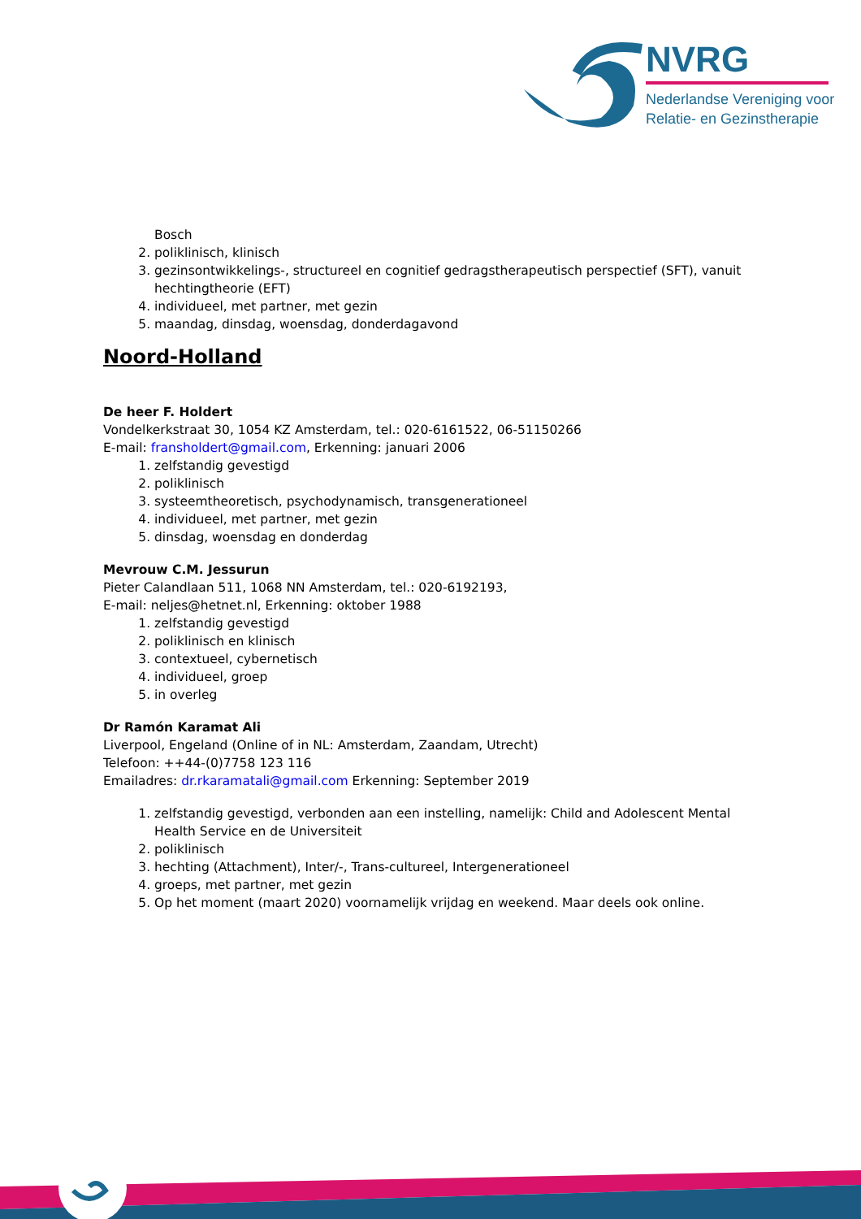NVRG
Nederlandse Vereniging voor
Relatie- en Gezinstherapie
Bosch
2. poliklinisch, klinisch
3. gezinsontwikkelings-, structureel en cognitief gedragstherapeutisch perspectief (SFT), vanuit hechtingtheorie (EFT)
4. individueel, met partner, met gezin
5. maandag, dinsdag, woensdag, donderdagavond
Noord-Holland
De heer F. Holdert
Vondelkerkstraat 30, 1054 KZ Amsterdam, tel.: 020-6161522, 06-51150266
E-mail: fransholdert@gmail.com, Erkenning: januari 2006
1. zelfstandig gevestigd
2. poliklinisch
3. systeemtheoretisch, psychodynamisch, transgenerationeel
4. individueel, met partner, met gezin
5. dinsdag, woensdag en donderdag
Mevrouw C.M. Jessurun
Pieter Calandlaan 511, 1068 NN Amsterdam, tel.: 020-6192193,
E-mail: neljes@hetnet.nl, Erkenning: oktober 1988
1. zelfstandig gevestigd
2. poliklinisch en klinisch
3. contextueel, cybernetisch
4. individueel, groep
5. in overleg
Dr Ramón Karamat Ali
Liverpool, Engeland (Online of in NL: Amsterdam, Zaandam, Utrecht)
Telefoon: ++44-(0)7758 123 116
Emailadres: dr.rkaramatali@gmail.com Erkenning: September 2019
1. zelfstandig gevestigd, verbonden aan een instelling, namelijk: Child and Adolescent Mental Health Service en de Universiteit
2. poliklinisch
3. hechting (Attachment), Inter/-, Trans-cultureel, Intergenerationeel
4. groeps, met partner, met gezin
5. Op het moment (maart 2020) voornamelijk vrijdag en weekend. Maar deels ook online.